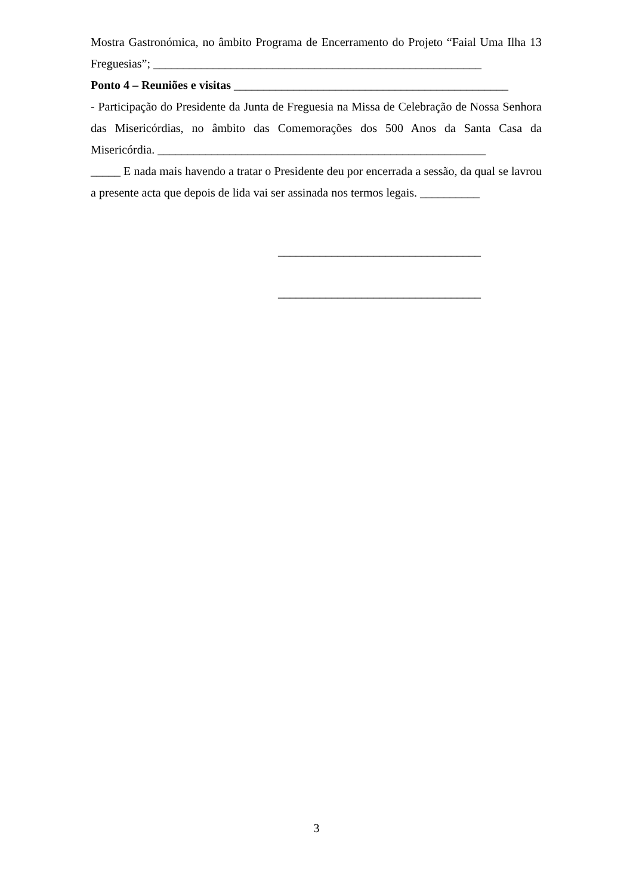Mostra Gastronómica, no âmbito Programa de Encerramento do Projeto “Faial Uma Ilha 13 Freguesias”; _______________________________________________________
Ponto 4 – Reuniões e visitas ______________________________________________
- Participação do Presidente da Junta de Freguesia na Missa de Celebração de Nossa Senhora das Misericórdias, no âmbito das Comemorações dos 500 Anos da Santa Casa da Misericórdia. _______________________________________________________
_____ E nada mais havendo a tratar o Presidente deu por encerrada a sessão, da qual se lavrou a presente acta que depois de lida vai ser assinada nos termos legais. __________
__________________________________
__________________________________
3